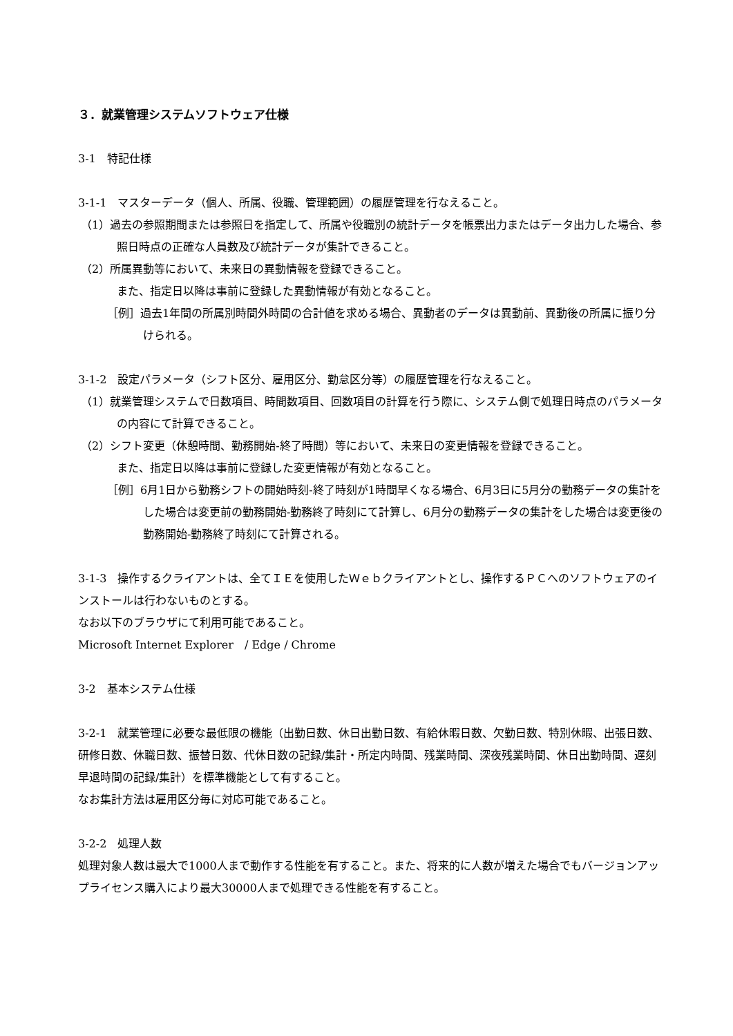３．就業管理システムソフトウェア仕様
3-1　特記仕様
3-1-1　マスターデータ（個人、所属、役職、管理範囲）の履歴管理を行なえること。
（1）過去の参照期間または参照日を指定して、所属や役職別の統計データを帳票出力またはデータ出力した場合、参照日時点の正確な人員数及び統計データが集計できること。
（2）所属異動等において、未来日の異動情報を登録できること。
また、指定日以降は事前に登録した異動情報が有効となること。
［例］過去1年間の所属別時間外時間の合計値を求める場合、異動者のデータは異動前、異動後の所属に振り分けられる。
3-1-2　設定パラメータ（シフト区分、雇用区分、勤怠区分等）の履歴管理を行なえること。
（1）就業管理システムで日数項目、時間数項目、回数項目の計算を行う際に、システム側で処理日時点のパラメータの内容にて計算できること。
（2）シフト変更（休憩時間、勤務開始-終了時間）等において、未来日の変更情報を登録できること。
また、指定日以降は事前に登録した変更情報が有効となること。
［例］6月1日から勤務シフトの開始時刻-終了時刻が1時間早くなる場合、6月3日に5月分の勤務データの集計をした場合は変更前の勤務開始-勤務終了時刻にて計算し、6月分の勤務データの集計をした場合は変更後の勤務開始-勤務終了時刻にて計算される。
3-1-3　操作するクライアントは、全てＩＥを使用したＷｅｂクライアントとし、操作するＰＣへのソフトウェアのインストールは行わないものとする。
なお以下のブラウザにて利用可能であること。
Microsoft Internet Explorer　/ Edge / Chrome
3-2　基本システム仕様
3-2-1　就業管理に必要な最低限の機能（出勤日数、休日出勤日数、有給休暇日数、欠勤日数、特別休暇、出張日数、研修日数、休職日数、振替日数、代休日数の記録/集計・所定内時間、残業時間、深夜残業時間、休日出勤時間、遅刻早退時間の記録/集計）を標準機能として有すること。
なお集計方法は雇用区分毎に対応可能であること。
3-2-2　処理人数
処理対象人数は最大で1000人まで動作する性能を有すること。また、将来的に人数が増えた場合でもバージョンアップライセンス購入により最大30000人まで処理できる性能を有すること。